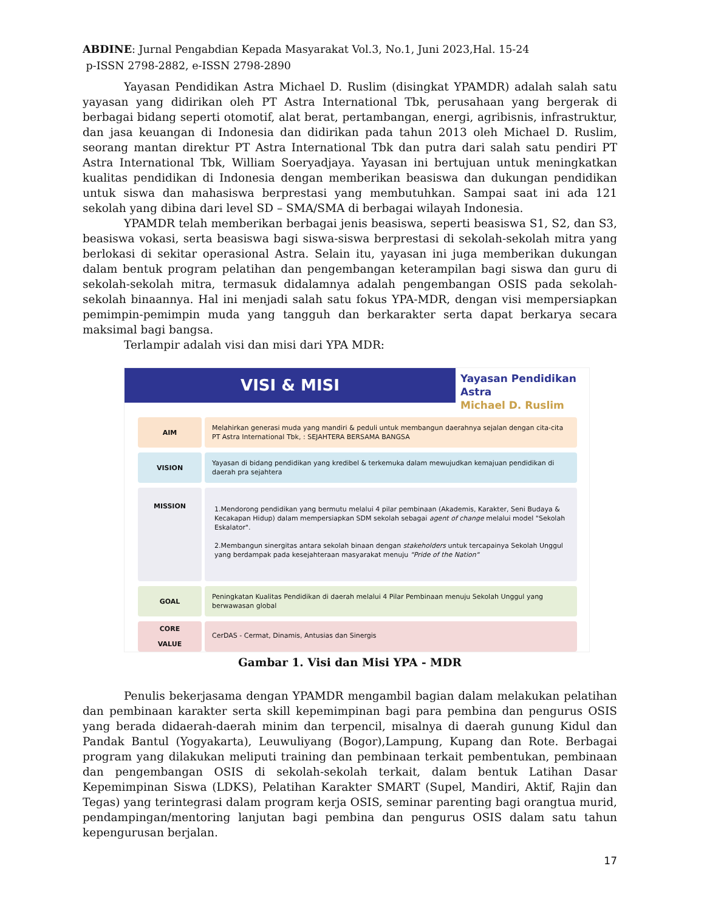ABDINE: Jurnal Pengabdian Kepada Masyarakat Vol.3, No.1, Juni 2023,Hal. 15-24
p-ISSN 2798-2882, e-ISSN 2798-2890
Yayasan Pendidikan Astra Michael D. Ruslim (disingkat YPAMDR) adalah salah satu yayasan yang didirikan oleh PT Astra International Tbk, perusahaan yang bergerak di berbagai bidang seperti otomotif, alat berat, pertambangan, energi, agribisnis, infrastruktur, dan jasa keuangan di Indonesia dan didirikan pada tahun 2013 oleh Michael D. Ruslim, seorang mantan direktur PT Astra International Tbk dan putra dari salah satu pendiri PT Astra International Tbk, William Soeryadjaya. Yayasan ini bertujuan untuk meningkatkan kualitas pendidikan di Indonesia dengan memberikan beasiswa dan dukungan pendidikan untuk siswa dan mahasiswa berprestasi yang membutuhkan. Sampai saat ini ada 121 sekolah yang dibina dari level SD – SMA/SMA di berbagai wilayah Indonesia.
YPAMDR telah memberikan berbagai jenis beasiswa, seperti beasiswa S1, S2, dan S3, beasiswa vokasi, serta beasiswa bagi siswa-siswa berprestasi di sekolah-sekolah mitra yang berlokasi di sekitar operasional Astra. Selain itu, yayasan ini juga memberikan dukungan dalam bentuk program pelatihan dan pengembangan keterampilan bagi siswa dan guru di sekolah-sekolah mitra, termasuk didalamnya adalah pengembangan OSIS pada sekolah-sekolah binaannya. Hal ini menjadi salah satu fokus YPA-MDR, dengan visi mempersiapkan pemimpin-pemimpin muda yang tangguh dan berkarakter serta dapat berkarya secara maksimal bagi bangsa.
Terlampir adalah visi dan misi dari YPA MDR:
VISI & MISI
Yayasan Pendidikan Astra
Michael D. Ruslim
AIM
Melahirkan generasi muda yang mandiri & peduli untuk membangun daerahnya sejalan dengan cita-cita PT Astra International Tbk, : SEJAHTERA BERSAMA BANGSA
VISION
Yayasan di bidang pendidikan yang kredibel & terkemuka dalam mewujudkan kemajuan pendidikan di daerah pra sejahtera
MISSION
1.Mendorong pendidikan yang bermutu melalui 4 pilar pembinaan (Akademis, Karakter, Seni Budaya & Kecakapan Hidup) dalam mempersiapkan SDM sekolah sebagai agent of change melalui model "Sekolah Eskalator".
2.Membangun sinergitas antara sekolah binaan dengan stakeholders untuk tercapainya Sekolah Unggul yang berdampak pada kesejahteraan masyarakat menuju "Pride of the Nation"
GOAL
Peningkatan Kualitas Pendidikan di daerah melalui 4 Pilar Pembinaan menuju Sekolah Unggul yang berwawasan global
CORE
VALUE
CerDAS - Cermat, Dinamis, Antusias dan Sinergis
Gambar 1. Visi dan Misi YPA - MDR
Penulis bekerjasama dengan YPAMDR mengambil bagian dalam melakukan pelatihan dan pembinaan karakter serta skill kepemimpinan bagi para pembina dan pengurus OSIS yang berada didaerah-daerah minim dan terpencil, misalnya di daerah gunung Kidul dan Pandak Bantul (Yogyakarta), Leuwuliyang (Bogor),Lampung, Kupang dan Rote. Berbagai program yang dilakukan meliputi training dan pembinaan terkait pembentukan, pembinaan dan pengembangan OSIS di sekolah-sekolah terkait, dalam bentuk Latihan Dasar Kepemimpinan Siswa (LDKS), Pelatihan Karakter SMART (Supel, Mandiri, Aktif, Rajin dan Tegas) yang terintegrasi dalam program kerja OSIS, seminar parenting bagi orangtua murid, pendampingan/mentoring lanjutan bagi pembina dan pengurus OSIS dalam satu tahun kepengurusan berjalan.
17